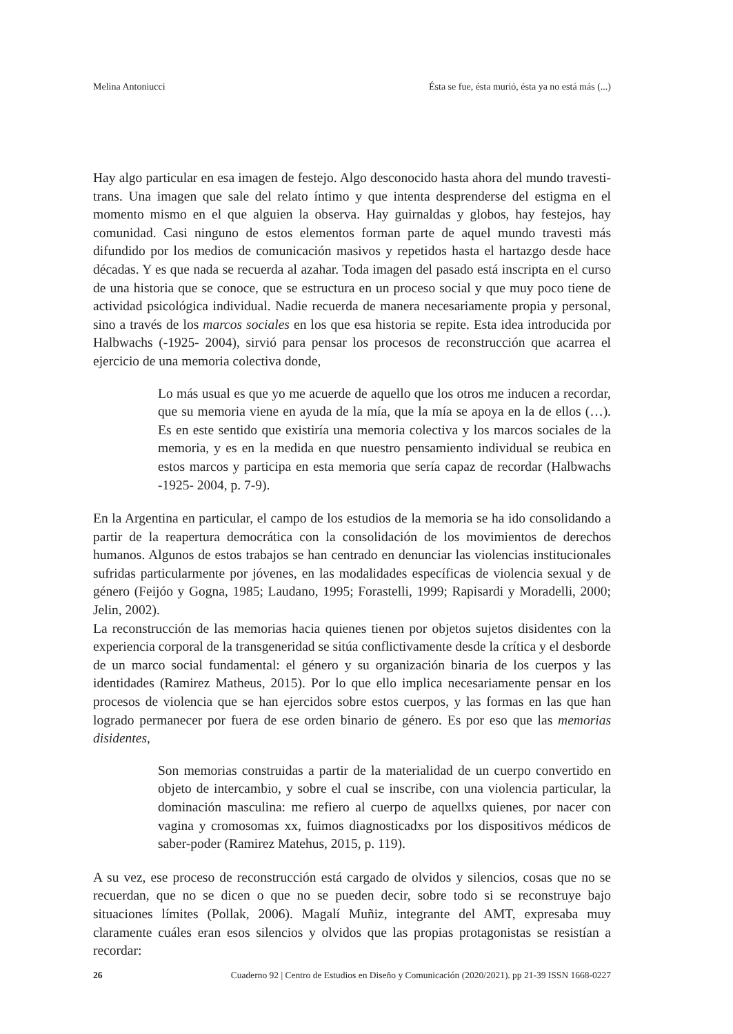Melina Antoniucci Ésta se fue, ésta murió, ésta ya no está más (...)
Hay algo particular en esa imagen de festejo. Algo desconocido hasta ahora del mundo travesti-trans. Una imagen que sale del relato íntimo y que intenta desprenderse del estigma en el momento mismo en el que alguien la observa. Hay guirnaldas y globos, hay festejos, hay comunidad. Casi ninguno de estos elementos forman parte de aquel mundo travesti más difundido por los medios de comunicación masivos y repetidos hasta el hartazgo desde hace décadas. Y es que nada se recuerda al azahar. Toda imagen del pasado está inscripta en el curso de una historia que se conoce, que se estructura en un proceso social y que muy poco tiene de actividad psicológica individual. Nadie recuerda de manera necesariamente propia y personal, sino a través de los marcos sociales en los que esa historia se repite. Esta idea introducida por Halbwachs (-1925- 2004), sirvió para pensar los procesos de reconstrucción que acarrea el ejercicio de una memoria colectiva donde,
Lo más usual es que yo me acuerde de aquello que los otros me inducen a recordar, que su memoria viene en ayuda de la mía, que la mía se apoya en la de ellos (…). Es en este sentido que existiría una memoria colectiva y los marcos sociales de la memoria, y es en la medida en que nuestro pensamiento individual se reubica en estos marcos y participa en esta memoria que sería capaz de recordar (Halbwachs -1925- 2004, p. 7-9).
En la Argentina en particular, el campo de los estudios de la memoria se ha ido consolidando a partir de la reapertura democrática con la consolidación de los movimientos de derechos humanos. Algunos de estos trabajos se han centrado en denunciar las violencias institucionales sufridas particularmente por jóvenes, en las modalidades específicas de violencia sexual y de género (Feijóo y Gogna, 1985; Laudano, 1995; Forastelli, 1999; Rapisardi y Moradelli, 2000; Jelin, 2002).
La reconstrucción de las memorias hacia quienes tienen por objetos sujetos disidentes con la experiencia corporal de la transgeneridad se sitúa conflictivamente desde la crítica y el desborde de un marco social fundamental: el género y su organización binaria de los cuerpos y las identidades (Ramirez Matheus, 2015). Por lo que ello implica necesariamente pensar en los procesos de violencia que se han ejercidos sobre estos cuerpos, y las formas en las que han logrado permanecer por fuera de ese orden binario de género. Es por eso que las memorias disidentes,
Son memorias construidas a partir de la materialidad de un cuerpo convertido en objeto de intercambio, y sobre el cual se inscribe, con una violencia particular, la dominación masculina: me refiero al cuerpo de aquellxs quienes, por nacer con vagina y cromosomas xx, fuimos diagnosticadxs por los dispositivos médicos de saber-poder (Ramirez Matehus, 2015, p. 119).
A su vez, ese proceso de reconstrucción está cargado de olvidos y silencios, cosas que no se recuerdan, que no se dicen o que no se pueden decir, sobre todo si se reconstruye bajo situaciones límites (Pollak, 2006). Magalí Muñiz, integrante del AMT, expresaba muy claramente cuáles eran esos silencios y olvidos que las propias protagonistas se resistían a recordar:
26 Cuaderno 92 | Centro de Estudios en Diseño y Comunicación (2020/2021). pp 21-39 ISSN 1668-0227